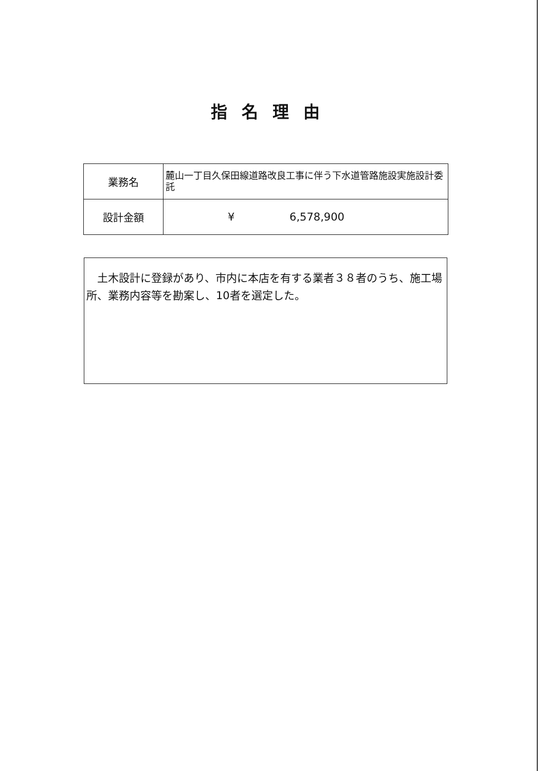指名理由
| 業務名 | 麓山一丁目久保田線道路改良工事に伴う下水道管路施設実施設計委託 |
| 設計金額 | ¥ 6,578,900 |
　土木設計に登録があり、市内に本店を有する業者３８者のうち、施工場所、業務内容等を勘案し、10者を選定した。